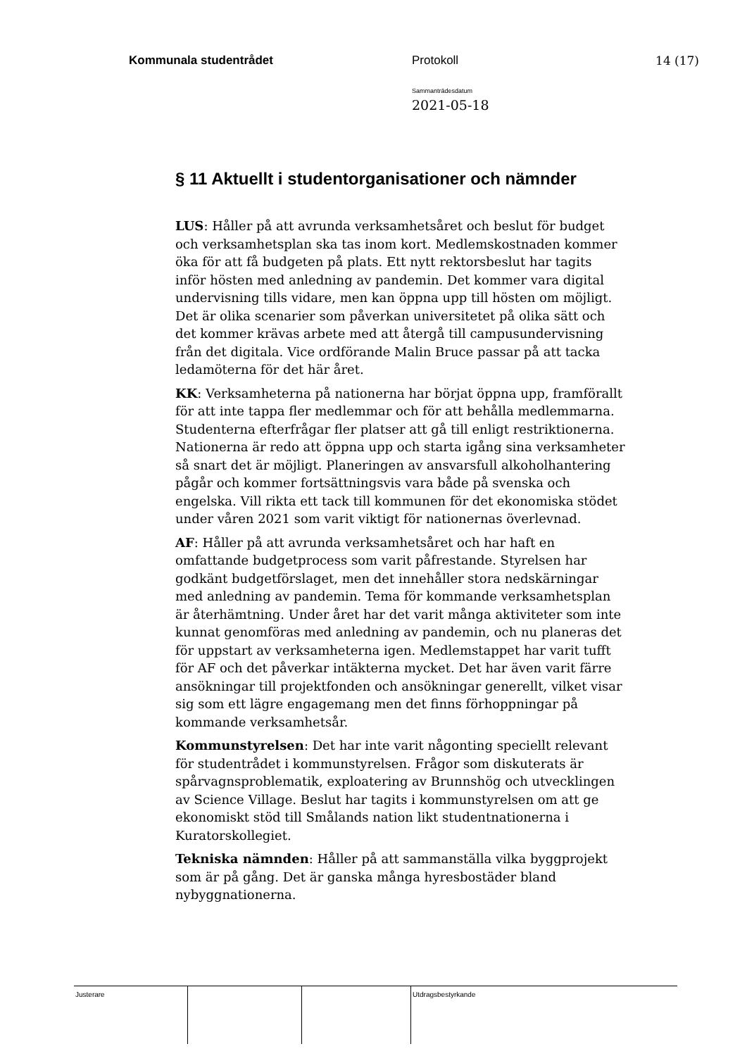Kommunala studentrådet Protokoll 14 (17)
Sammanträdesdatum
2021-05-18
§ 11 Aktuellt i studentorganisationer och nämnder
LUS: Håller på att avrunda verksamhetsåret och beslut för budget och verksamhetsplan ska tas inom kort. Medlemskostnaden kommer öka för att få budgeten på plats. Ett nytt rektorsbeslut har tagits inför hösten med anledning av pandemin. Det kommer vara digital undervisning tills vidare, men kan öppna upp till hösten om möjligt. Det är olika scenarier som påverkan universitetet på olika sätt och det kommer krävas arbete med att återgå till campusundervisning från det digitala. Vice ordförande Malin Bruce passar på att tacka ledamöterna för det här året.
KK: Verksamheterna på nationerna har börjat öppna upp, framförallt för att inte tappa fler medlemmar och för att behålla medlemmarna. Studenterna efterfrågar fler platser att gå till enligt restriktionerna. Nationerna är redo att öppna upp och starta igång sina verksamheter så snart det är möjligt. Planeringen av ansvarsfull alkoholhantering pågår och kommer fortsättningsvis vara både på svenska och engelska. Vill rikta ett tack till kommunen för det ekonomiska stödet under våren 2021 som varit viktigt för nationernas överlevnad.
AF: Håller på att avrunda verksamhetsåret och har haft en omfattande budgetprocess som varit påfrestande. Styrelsen har godkänt budgetförslaget, men det innehåller stora nedskärningar med anledning av pandemin. Tema för kommande verksamhetsplan är återhämtning. Under året har det varit många aktiviteter som inte kunnat genomföras med anledning av pandemin, och nu planeras det för uppstart av verksamheterna igen. Medlemstappet har varit tufft för AF och det påverkar intäkterna mycket. Det har även varit färre ansökningar till projektfonden och ansökningar generellt, vilket visar sig som ett lägre engagemang men det finns förhoppningar på kommande verksamhetsår.
Kommunstyrelsen: Det har inte varit någonting speciellt relevant för studentrådet i kommunstyrelsen. Frågor som diskuterats är spårvagnsproblematik, exploatering av Brunnshög och utvecklingen av Science Village. Beslut har tagits i kommunstyrelsen om att ge ekonomiskt stöd till Smålands nation likt studentnationerna i Kuratorskollegiet.
Tekniska nämnden: Håller på att sammanställa vilka byggprojekt som är på gång. Det är ganska många hyresbostäder bland nybyggnationerna.
| Justerare | | | Utdragsbestyrkande |